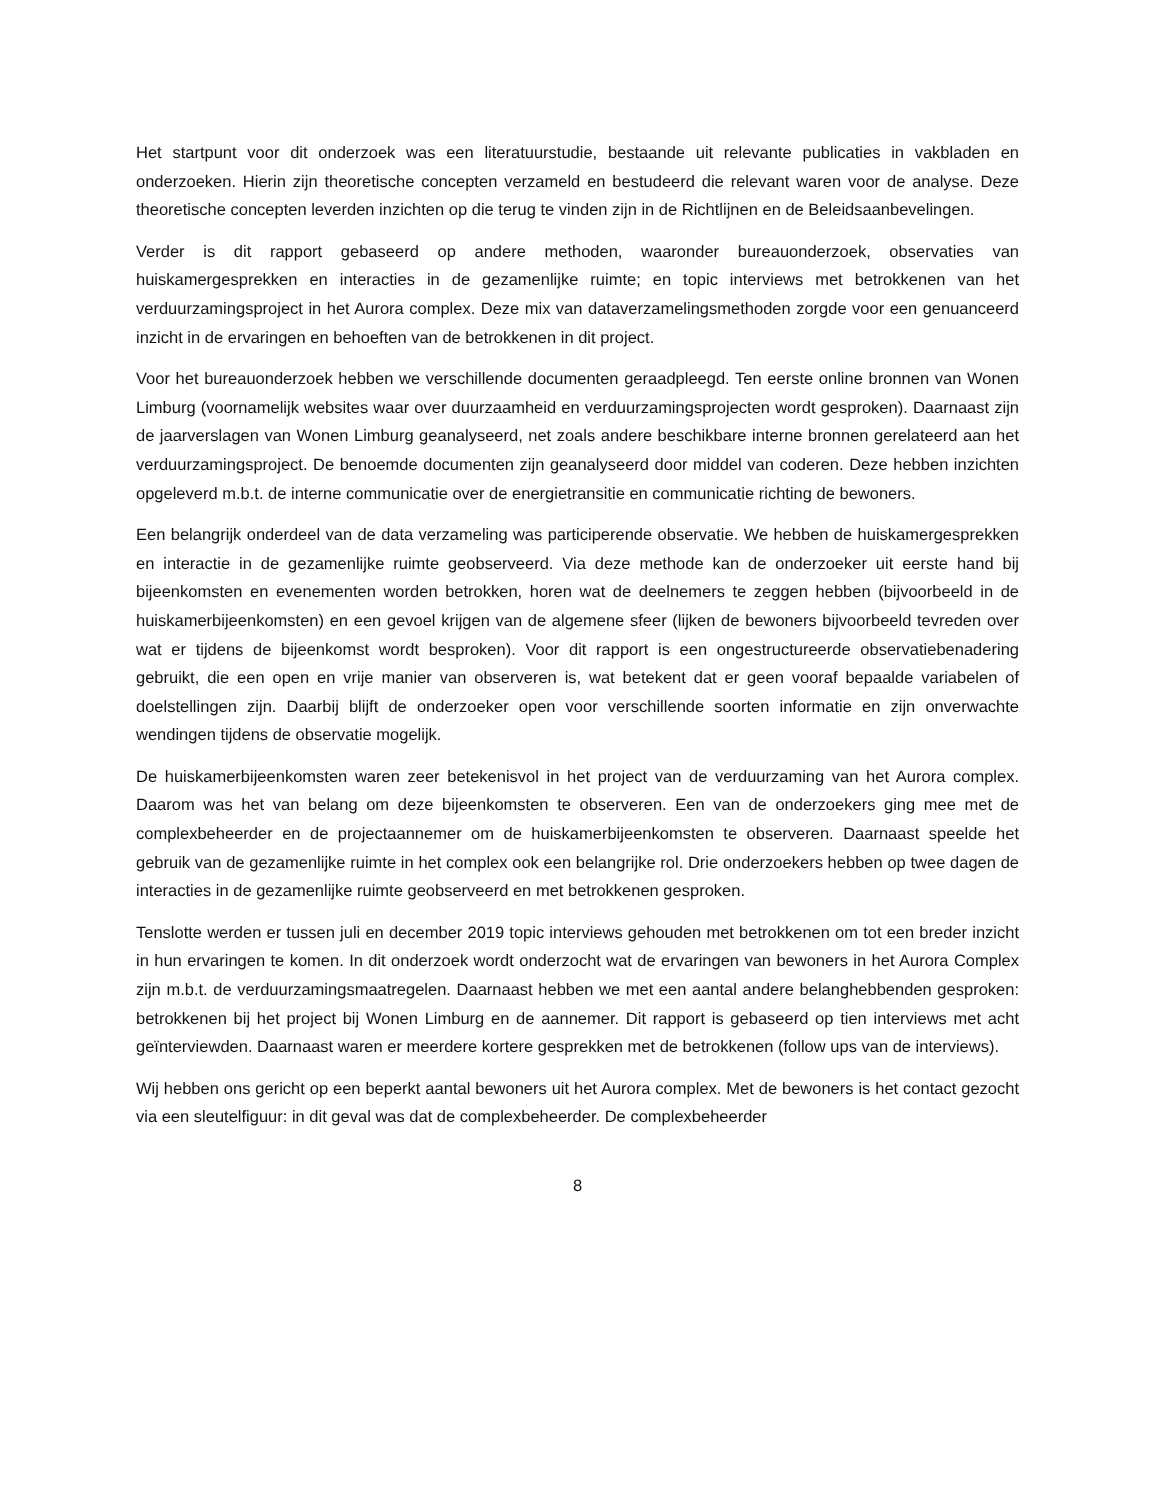Het startpunt voor dit onderzoek was een literatuurstudie, bestaande uit relevante publicaties in vakbladen en onderzoeken. Hierin zijn theoretische concepten verzameld en bestudeerd die relevant waren voor de analyse. Deze theoretische concepten leverden inzichten op die terug te vinden zijn in de Richtlijnen en de Beleidsaanbevelingen.
Verder is dit rapport gebaseerd op andere methoden, waaronder bureauonderzoek, observaties van huiskamergesprekken en interacties in de gezamenlijke ruimte; en topic interviews met betrokkenen van het verduurzamingsproject in het Aurora complex. Deze mix van dataverzamelingsmethoden zorgde voor een genuanceerd inzicht in de ervaringen en behoeften van de betrokkenen in dit project.
Voor het bureauonderzoek hebben we verschillende documenten geraadpleegd. Ten eerste online bronnen van Wonen Limburg (voornamelijk websites waar over duurzaamheid en verduurzamingsprojecten wordt gesproken). Daarnaast zijn de jaarverslagen van Wonen Limburg geanalyseerd, net zoals andere beschikbare interne bronnen gerelateerd aan het verduurzamingsproject. De benoemde documenten zijn geanalyseerd door middel van coderen. Deze hebben inzichten opgeleverd m.b.t. de interne communicatie over de energietransitie en communicatie richting de bewoners.
Een belangrijk onderdeel van de data verzameling was participerende observatie. We hebben de huiskamergesprekken en interactie in de gezamenlijke ruimte geobserveerd. Via deze methode kan de onderzoeker uit eerste hand bij bijeenkomsten en evenementen worden betrokken, horen wat de deelnemers te zeggen hebben (bijvoorbeeld in de huiskamerbijeenkomsten) en een gevoel krijgen van de algemene sfeer (lijken de bewoners bijvoorbeeld tevreden over wat er tijdens de bijeenkomst wordt besproken). Voor dit rapport is een ongestructureerde observatiebenadering gebruikt, die een open en vrije manier van observeren is, wat betekent dat er geen vooraf bepaalde variabelen of doelstellingen zijn. Daarbij blijft de onderzoeker open voor verschillende soorten informatie en zijn onverwachte wendingen tijdens de observatie mogelijk.
De huiskamerbijeenkomsten waren zeer betekenisvol in het project van de verduurzaming van het Aurora complex. Daarom was het van belang om deze bijeenkomsten te observeren. Een van de onderzoekers ging mee met de complexbeheerder en de projectaannemer om de huiskamerbijeenkomsten te observeren. Daarnaast speelde het gebruik van de gezamenlijke ruimte in het complex ook een belangrijke rol. Drie onderzoekers hebben op twee dagen de interacties in de gezamenlijke ruimte geobserveerd en met betrokkenen gesproken.
Tenslotte werden er tussen juli en december 2019 topic interviews gehouden met betrokkenen om tot een breder inzicht in hun ervaringen te komen. In dit onderzoek wordt onderzocht wat de ervaringen van bewoners in het Aurora Complex zijn m.b.t. de verduurzamingsmaatregelen. Daarnaast hebben we met een aantal andere belanghebbenden gesproken: betrokkenen bij het project bij Wonen Limburg en de aannemer. Dit rapport is gebaseerd op tien interviews met acht geïnterviewden. Daarnaast waren er meerdere kortere gesprekken met de betrokkenen (follow ups van de interviews).
Wij hebben ons gericht op een beperkt aantal bewoners uit het Aurora complex. Met de bewoners is het contact gezocht via een sleutelfiguur: in dit geval was dat de complexbeheerder. De complexbeheerder
8